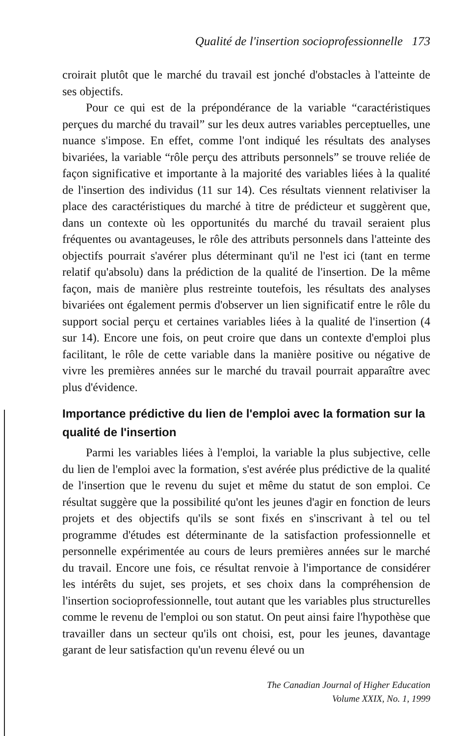Qualité de l'insertion socioprofessionnelle 173
croirait plutôt que le marché du travail est jonché d'obstacles à l'atteinte de ses objectifs.
Pour ce qui est de la prépondérance de la variable “caractéristiques perçues du marché du travail” sur les deux autres variables perceptuelles, une nuance s'impose. En effet, comme l'ont indiqué les résultats des analyses bivariées, la variable “rôle perçu des attributs personnels” se trouve reliée de façon significative et importante à la majorité des variables liées à la qualité de l'insertion des individus (11 sur 14). Ces résultats viennent relativiser la place des caractéristiques du marché à titre de prédicteur et suggèrent que, dans un contexte où les opportunités du marché du travail seraient plus fréquentes ou avantageuses, le rôle des attributs personnels dans l'atteinte des objectifs pourrait s'avérer plus déterminant qu'il ne l'est ici (tant en terme relatif qu'absolu) dans la prédiction de la qualité de l'insertion. De la même façon, mais de manière plus restreinte toutefois, les résultats des analyses bivariées ont également permis d'observer un lien significatif entre le rôle du support social perçu et certaines variables liées à la qualité de l'insertion (4 sur 14). Encore une fois, on peut croire que dans un contexte d'emploi plus facilitant, le rôle de cette variable dans la manière positive ou négative de vivre les premières années sur le marché du travail pourrait apparaître avec plus d'évidence.
Importance prédictive du lien de l'emploi avec la formation sur la qualité de l'insertion
Parmi les variables liées à l'emploi, la variable la plus subjective, celle du lien de l'emploi avec la formation, s'est avérée plus prédictive de la qualité de l'insertion que le revenu du sujet et même du statut de son emploi. Ce résultat suggère que la possibilité qu'ont les jeunes d'agir en fonction de leurs projets et des objectifs qu'ils se sont fixés en s'inscrivant à tel ou tel programme d'études est déterminante de la satisfaction professionnelle et personnelle expérimentée au cours de leurs premières années sur le marché du travail. Encore une fois, ce résultat renvoie à l'importance de considérer les intérêts du sujet, ses projets, et ses choix dans la compréhension de l'insertion socioprofessionnelle, tout autant que les variables plus structurelles comme le revenu de l'emploi ou son statut. On peut ainsi faire l'hypothèse que travailler dans un secteur qu'ils ont choisi, est, pour les jeunes, davantage garant de leur satisfaction qu'un revenu élevé ou un
The Canadian Journal of Higher Education
Volume XXIX, No. 1, 1999